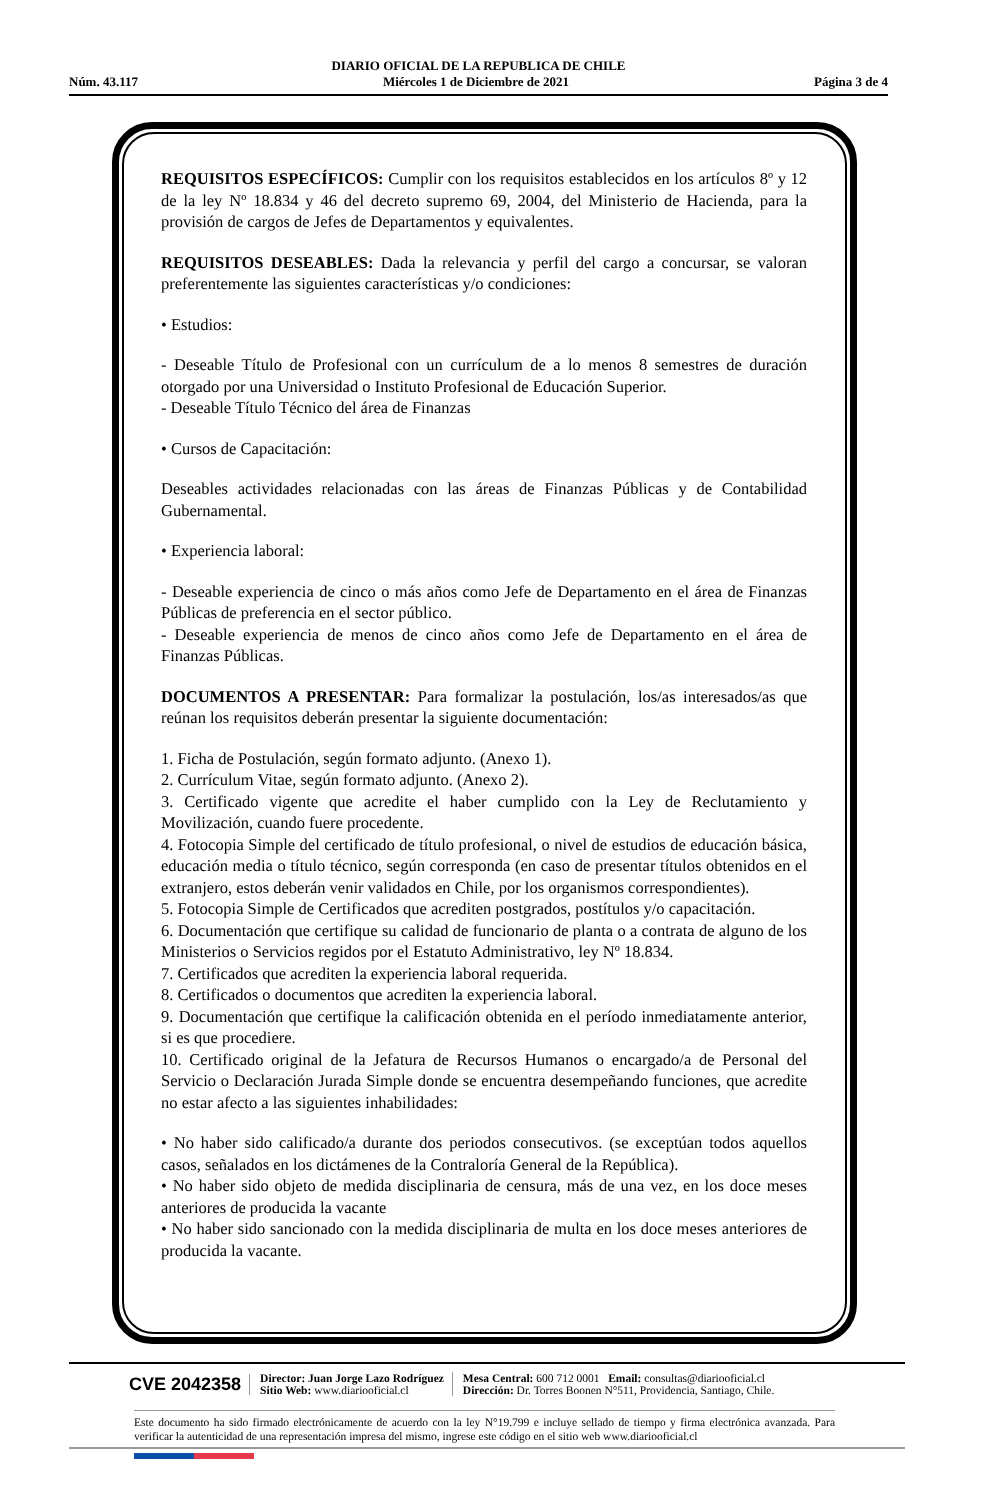DIARIO OFICIAL DE LA REPUBLICA DE CHILE
Núm. 43.117 Miércoles 1 de Diciembre de 2021 Página 3 de 4
REQUISITOS ESPECÍFICOS: Cumplir con los requisitos establecidos en los artículos 8º y 12 de la ley Nº 18.834 y 46 del decreto supremo 69, 2004, del Ministerio de Hacienda, para la provisión de cargos de Jefes de Departamentos y equivalentes.
REQUISITOS DESEABLES: Dada la relevancia y perfil del cargo a concursar, se valoran preferentemente las siguientes características y/o condiciones:
• Estudios:
- Deseable Título de Profesional con un currículum de a lo menos 8 semestres de duración otorgado por una Universidad o Instituto Profesional de Educación Superior.
- Deseable Título Técnico del área de Finanzas
• Cursos de Capacitación:
Deseables actividades relacionadas con las áreas de Finanzas Públicas y de Contabilidad Gubernamental.
• Experiencia laboral:
- Deseable experiencia de cinco o más años como Jefe de Departamento en el área de Finanzas Públicas de preferencia en el sector público.
- Deseable experiencia de menos de cinco años como Jefe de Departamento en el área de Finanzas Públicas.
DOCUMENTOS A PRESENTAR: Para formalizar la postulación, los/as interesados/as que reúnan los requisitos deberán presentar la siguiente documentación:
1. Ficha de Postulación, según formato adjunto. (Anexo 1).
2. Currículum Vitae, según formato adjunto. (Anexo 2).
3. Certificado vigente que acredite el haber cumplido con la Ley de Reclutamiento y Movilización, cuando fuere procedente.
4. Fotocopia Simple del certificado de título profesional, o nivel de estudios de educación básica, educación media o título técnico, según corresponda (en caso de presentar títulos obtenidos en el extranjero, estos deberán venir validados en Chile, por los organismos correspondientes).
5. Fotocopia Simple de Certificados que acrediten postgrados, postítulos y/o capacitación.
6. Documentación que certifique su calidad de funcionario de planta o a contrata de alguno de los Ministerios o Servicios regidos por el Estatuto Administrativo, ley Nº 18.834.
7. Certificados que acrediten la experiencia laboral requerida.
8. Certificados o documentos que acrediten la experiencia laboral.
9. Documentación que certifique la calificación obtenida en el período inmediatamente anterior, si es que procediere.
10. Certificado original de la Jefatura de Recursos Humanos o encargado/a de Personal del Servicio o Declaración Jurada Simple donde se encuentra desempeñando funciones, que acredite no estar afecto a las siguientes inhabilidades:
• No haber sido calificado/a durante dos periodos consecutivos. (se exceptúan todos aquellos casos, señalados en los dictámenes de la Contraloría General de la República).
• No haber sido objeto de medida disciplinaria de censura, más de una vez, en los doce meses anteriores de producida la vacante
• No haber sido sancionado con la medida disciplinaria de multa en los doce meses anteriores de producida la vacante.
CVE 2042358 Director: Juan Jorge Lazo Rodríguez
Sitio Web: www.diariooficial.cl Mesa Central: 600 712 0001 Email: consultas@diariooficial.cl
Dirección: Dr. Torres Boonen N°511, Providencia, Santiago, Chile.
Este documento ha sido firmado electrónicamente de acuerdo con la ley N°19.799 e incluye sellado de tiempo y firma electrónica avanzada. Para verificar la autenticidad de una representación impresa del mismo, ingrese este código en el sitio web www.diariooficial.cl